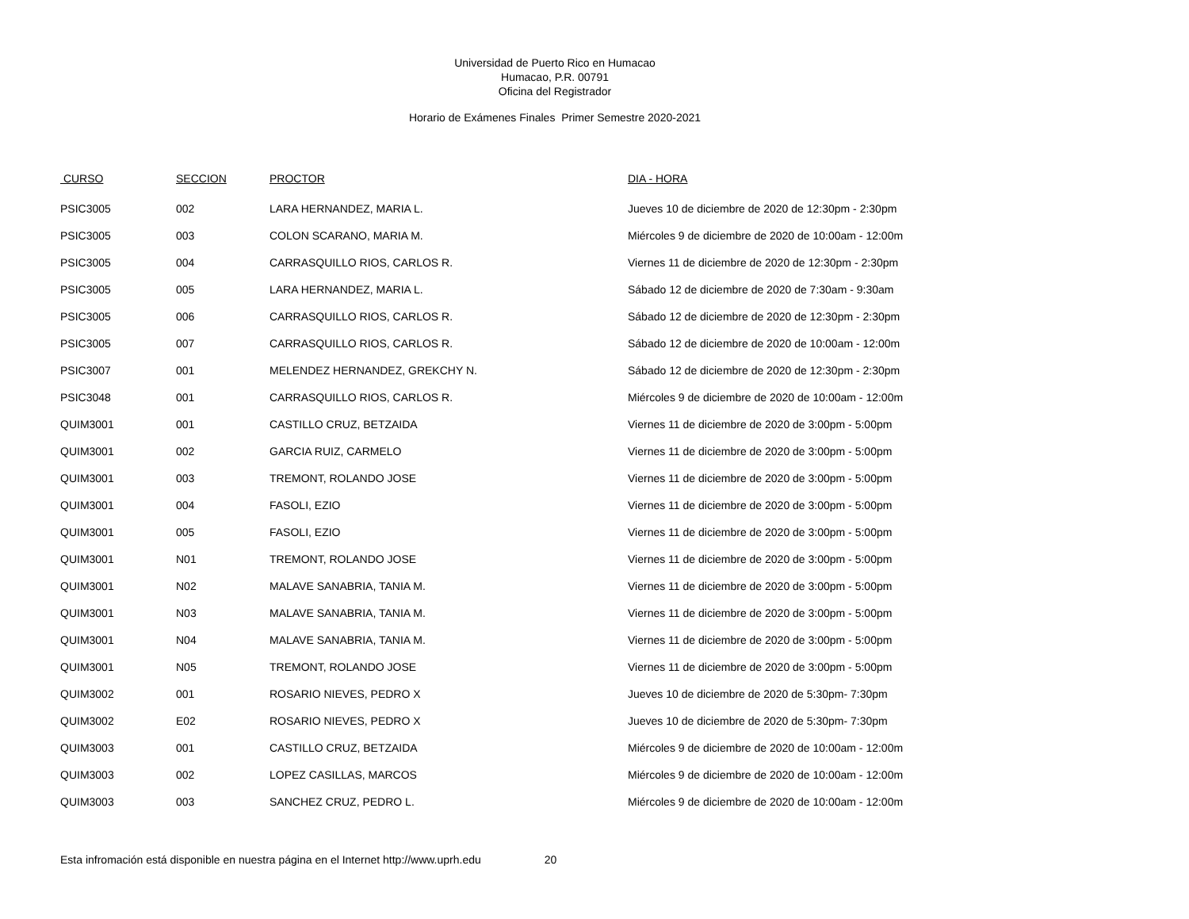Universidad de Puerto Rico en Humacao
Humacao, P.R. 00791
Oficina del Registrador
Horario de Exámenes Finales Primer Semestre 2020-2021
| CURSO | SECCION | PROCTOR | DIA - HORA |
| --- | --- | --- | --- |
| PSIC3005 | 002 | LARA HERNANDEZ, MARIA L. | Jueves 10 de diciembre de 2020 de 12:30pm - 2:30pm |
| PSIC3005 | 003 | COLON SCARANO, MARIA M. | Miércoles 9 de diciembre de 2020 de 10:00am - 12:00m |
| PSIC3005 | 004 | CARRASQUILLO RIOS, CARLOS R. | Viernes 11 de diciembre de 2020 de 12:30pm - 2:30pm |
| PSIC3005 | 005 | LARA HERNANDEZ, MARIA L. | Sábado 12 de diciembre de 2020 de 7:30am - 9:30am |
| PSIC3005 | 006 | CARRASQUILLO RIOS, CARLOS R. | Sábado 12 de diciembre de 2020 de 12:30pm - 2:30pm |
| PSIC3005 | 007 | CARRASQUILLO RIOS, CARLOS R. | Sábado 12 de diciembre de 2020 de 10:00am - 12:00m |
| PSIC3007 | 001 | MELENDEZ HERNANDEZ, GREKCHY N. | Sábado 12 de diciembre de 2020 de 12:30pm - 2:30pm |
| PSIC3048 | 001 | CARRASQUILLO RIOS, CARLOS R. | Miércoles 9 de diciembre de 2020 de 10:00am - 12:00m |
| QUIM3001 | 001 | CASTILLO CRUZ, BETZAIDA | Viernes 11 de diciembre de 2020 de 3:00pm - 5:00pm |
| QUIM3001 | 002 | GARCIA RUIZ, CARMELO | Viernes 11 de diciembre de 2020 de 3:00pm - 5:00pm |
| QUIM3001 | 003 | TREMONT, ROLANDO JOSE | Viernes 11 de diciembre de 2020 de 3:00pm - 5:00pm |
| QUIM3001 | 004 | FASOLI, EZIO | Viernes 11 de diciembre de 2020 de 3:00pm - 5:00pm |
| QUIM3001 | 005 | FASOLI, EZIO | Viernes 11 de diciembre de 2020 de 3:00pm - 5:00pm |
| QUIM3001 | N01 | TREMONT, ROLANDO JOSE | Viernes 11 de diciembre de 2020 de 3:00pm - 5:00pm |
| QUIM3001 | N02 | MALAVE SANABRIA, TANIA M. | Viernes 11 de diciembre de 2020 de 3:00pm - 5:00pm |
| QUIM3001 | N03 | MALAVE SANABRIA, TANIA M. | Viernes 11 de diciembre de 2020 de 3:00pm - 5:00pm |
| QUIM3001 | N04 | MALAVE SANABRIA, TANIA M. | Viernes 11 de diciembre de 2020 de 3:00pm - 5:00pm |
| QUIM3001 | N05 | TREMONT, ROLANDO JOSE | Viernes 11 de diciembre de 2020 de 3:00pm - 5:00pm |
| QUIM3002 | 001 | ROSARIO NIEVES, PEDRO X | Jueves 10 de diciembre de 2020 de 5:30pm- 7:30pm |
| QUIM3002 | E02 | ROSARIO NIEVES, PEDRO X | Jueves 10 de diciembre de 2020 de 5:30pm- 7:30pm |
| QUIM3003 | 001 | CASTILLO CRUZ, BETZAIDA | Miércoles 9 de diciembre de 2020 de 10:00am - 12:00m |
| QUIM3003 | 002 | LOPEZ CASILLAS, MARCOS | Miércoles 9 de diciembre de 2020 de 10:00am - 12:00m |
| QUIM3003 | 003 | SANCHEZ CRUZ, PEDRO L. | Miércoles 9 de diciembre de 2020 de 10:00am - 12:00m |
Esta infromación está disponible en nuestra página en el Internet http://www.uprh.edu 20